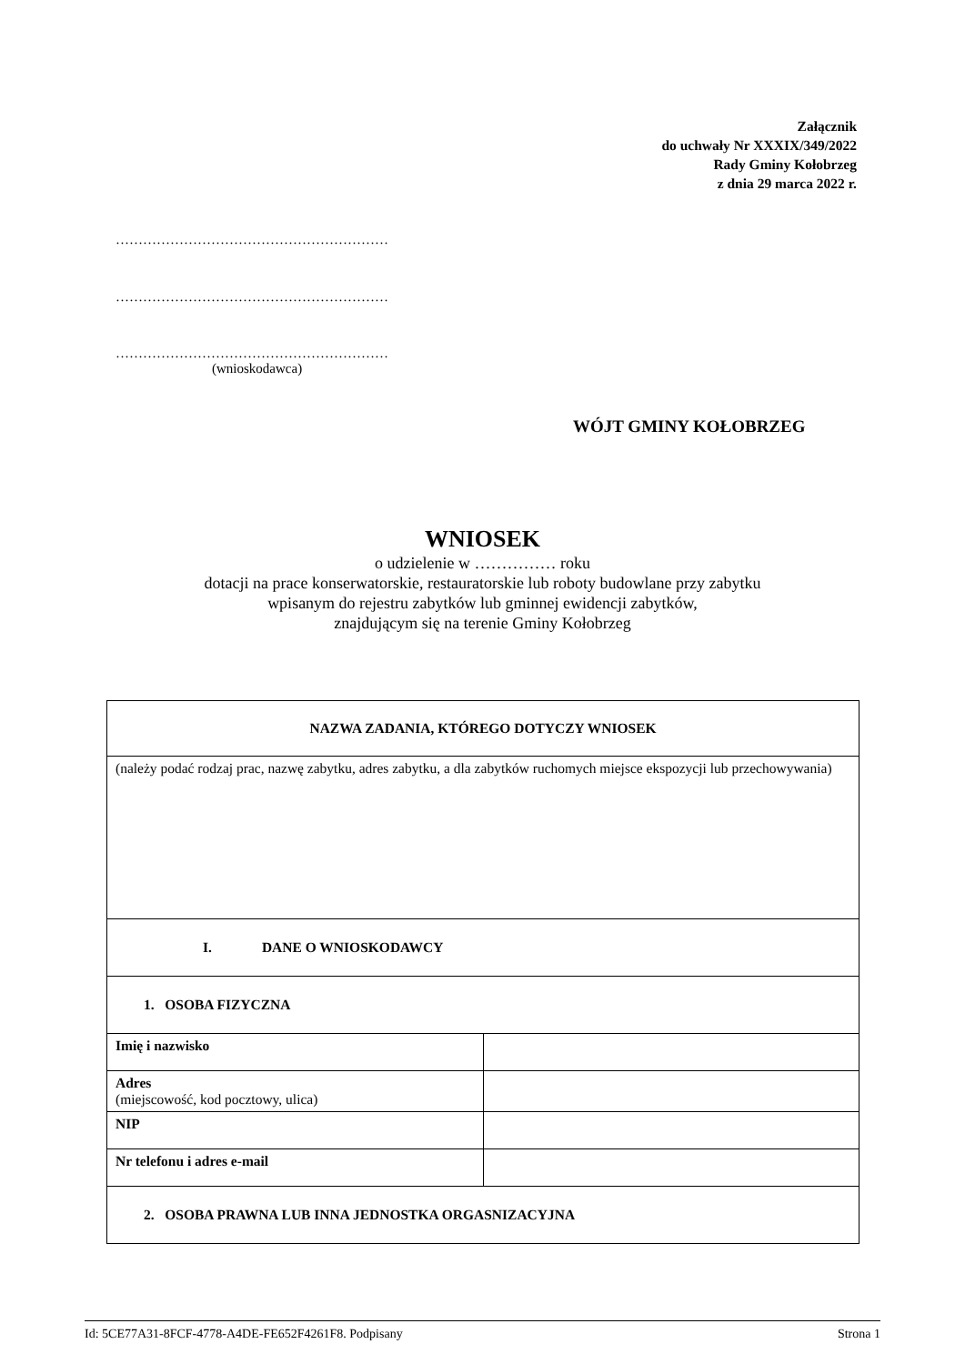Załącznik
do uchwały Nr XXXIX/349/2022
Rady Gminy Kołobrzeg
z dnia 29 marca 2022 r.
……………………………………………………
……………………………………………………
……………………………………………………
(wnioskodawca)
WÓJT GMINY KOŁOBRZEG
WNIOSEK
o udzielenie w …………… roku
dotacji na prace konserwatorskie, restauratorskie lub roboty budowlane przy zabytku
wpisanym do rejestru zabytków lub gminnej ewidencji zabytków,
znajdującym się na terenie Gminy Kołobrzeg
| NAZWA ZADANIA, KTÓREGO DOTYCZY WNIOSEK | |
| (należy podać rodzaj prac, nazwę zabytku, adres zabytku, a dla zabytków ruchomych miejsce ekspozycji lub przechowywania) | |
| I. DANE O WNIOSKODAWCY | |
| 1. OSOBA FIZYCZNA | |
| Imię i nazwisko | |
| Adres (miejscowość, kod pocztowy, ulica) | |
| NIP | |
| Nr telefonu i adres e-mail | |
| 2. OSOBA PRAWNA LUB INNA JEDNOSTKA ORGASNIZACYJNA | |
Id: 5CE77A31-8FCF-4778-A4DE-FE652F4261F8. Podpisany Strona 1